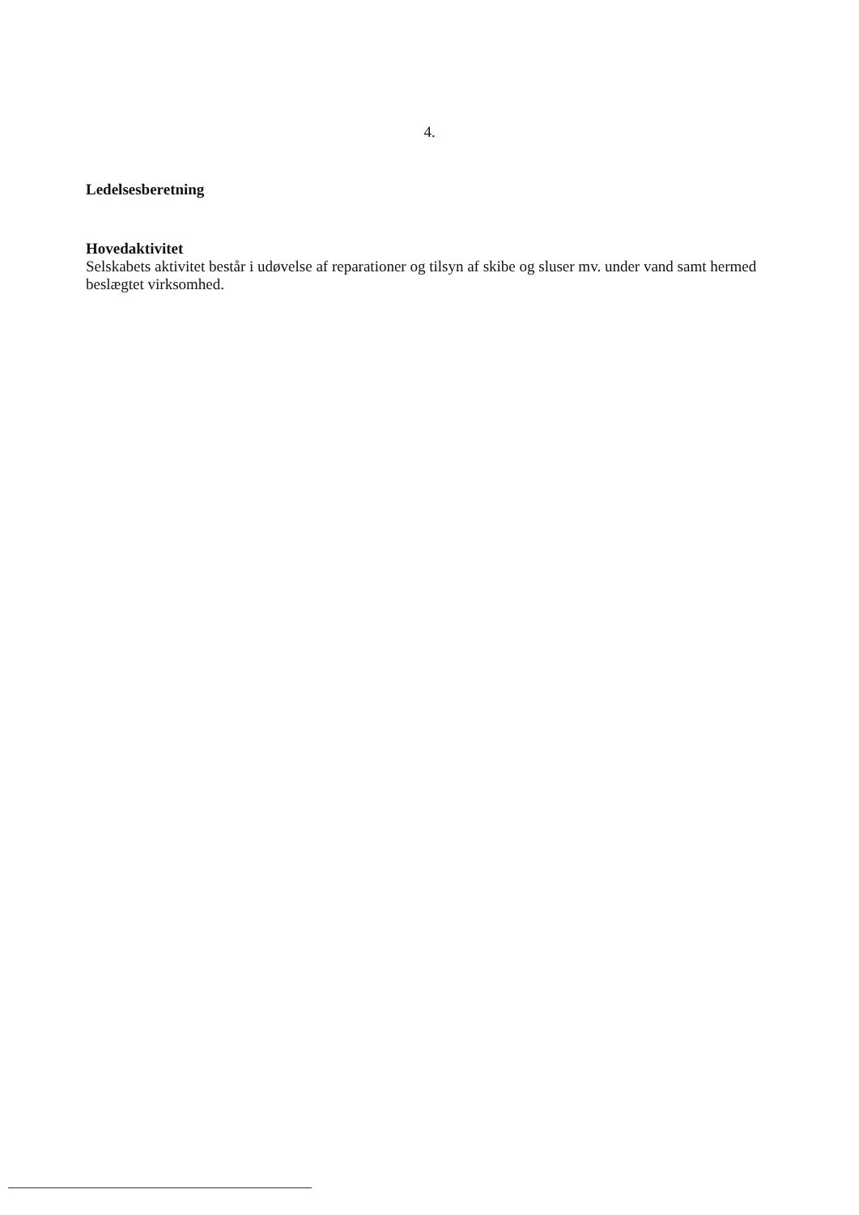4.
Ledelsesberetning
Hovedaktivitet
Selskabets aktivitet består i udøvelse af reparationer og tilsyn af skibe og sluser mv. under vand samt hermed beslægtet virksomhed.